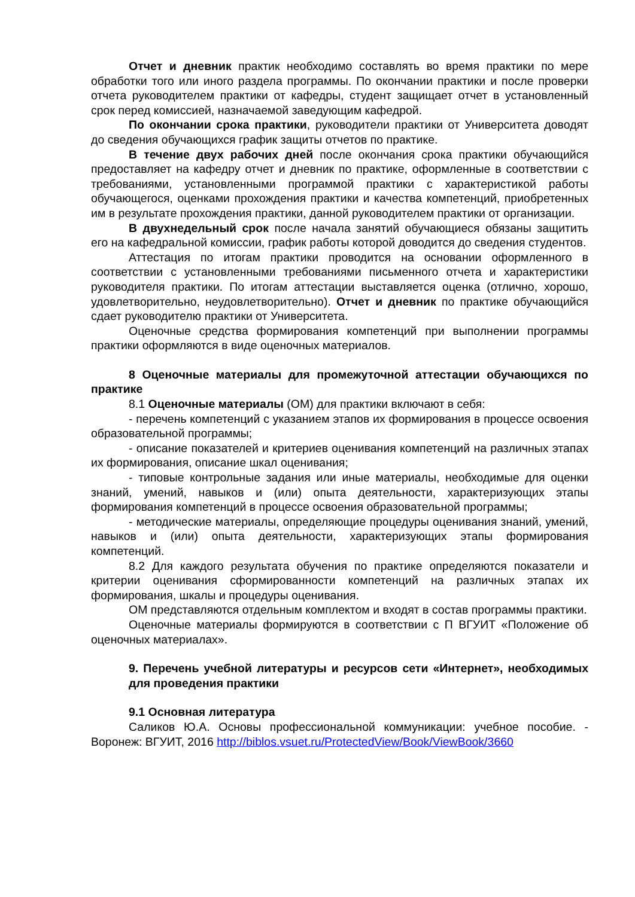Отчет и дневник практик необходимо составлять во время практики по мере обработки того или иного раздела программы. По окончании практики и после проверки отчета руководителем практики от кафедры, студент защищает отчет в установленный срок перед комиссией, назначаемой заведующим кафедрой.
По окончании срока практики, руководители практики от Университета доводят до сведения обучающихся график защиты отчетов по практике.
В течение двух рабочих дней после окончания срока практики обучающийся предоставляет на кафедру отчет и дневник по практике, оформленные в соответствии с требованиями, установленными программой практики с характеристикой работы обучающегося, оценками прохождения практики и качества компетенций, приобретенных им в результате прохождения практики, данной руководителем практики от организации.
В двухнедельный срок после начала занятий обучающиеся обязаны защитить его на кафедральной комиссии, график работы которой доводится до сведения студентов.
Аттестация по итогам практики проводится на основании оформленного в соответствии с установленными требованиями письменного отчета и характеристики руководителя практики. По итогам аттестации выставляется оценка (отлично, хорошо, удовлетворительно, неудовлетворительно). Отчет и дневник по практике обучающийся сдает руководителю практики от Университета.
Оценочные средства формирования компетенций при выполнении программы практики оформляются в виде оценочных материалов.
8 Оценочные материалы для промежуточной аттестации обучающихся по практике
8.1 Оценочные материалы (ОМ) для практики включают в себя:
- перечень компетенций с указанием этапов их формирования в процессе освоения образовательной программы;
- описание показателей и критериев оценивания компетенций на различных этапах их формирования, описание шкал оценивания;
- типовые контрольные задания или иные материалы, необходимые для оценки знаний, умений, навыков и (или) опыта деятельности, характеризующих этапы формирования компетенций в процессе освоения образовательной программы;
- методические материалы, определяющие процедуры оценивания знаний, умений, навыков и (или) опыта деятельности, характеризующих этапы формирования компетенций.
8.2 Для каждого результата обучения по практике определяются показатели и критерии оценивания сформированности компетенций на различных этапах их формирования, шкалы и процедуры оценивания.
ОМ представляются отдельным комплектом и входят в состав программы практики.
Оценочные материалы формируются в соответствии с П ВГУИТ «Положение об оценочных материалах».
9. Перечень учебной литературы и ресурсов сети «Интернет», необходимых для проведения практики
9.1 Основная литература
Саликов Ю.А. Основы профессиональной коммуникации: учебное пособие. - Воронеж: ВГУИТ, 2016 http://biblos.vsuet.ru/ProtectedView/Book/ViewBook/3660